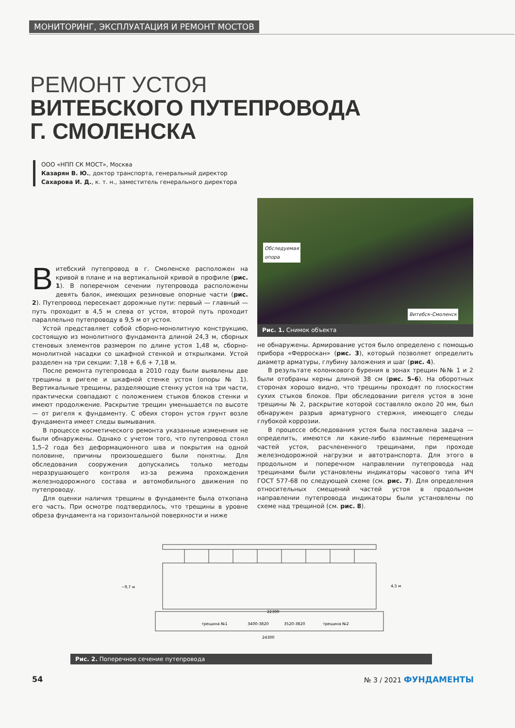МОНИТОРИНГ, ЭКСПЛУАТАЦИЯ И РЕМОНТ МОСТОВ
РЕМОНТ УСТОЯ
ВИТЕБСКОГО ПУТЕПРОВОДА
Г. СМОЛЕНСКА
ООО «НПП СК МОСТ», Москва
Казарян В. Ю., доктор транспорта, генеральный директор
Сахарова И. Д., к. т. н., заместитель генерального директора
Витебский путепровод в г. Смоленске расположен на кривой в плане и на вертикальной кривой в профиле (рис. 1). В поперечном сечении путепровода расположены девять балок, имеющих резиновые опорные части (рис. 2). Путепровод пересекает дорожные пути: первый — главный — путь проходит в 4,5 м слева от устоя, второй путь проходит параллельно путепроводу в 9,5 м от устоя.
Устой представляет собой сборно-монолитную конструкцию, состоящую из монолитного фундамента длиной 24,3 м, сборных стеновых элементов размером по длине устоя 1,48 м, сборно-монолитной насадки со шкафной стенкой и открылками. Устой разделен на три секции: 7,18 + 6,6 + 7,18 м.
После ремонта путепровода в 2010 году были выявлены две трещины в ригеле и шкафной стенке устоя (опоры № 1). Вертикальные трещины, разделяющие стенку устоя на три части, практически совпадают с положением стыков блоков стенки и имеют продолжение. Раскрытие трещин уменьшается по высоте — от ригеля к фундаменту. С обеих сторон устоя грунт возле фундамента имеет следы вымывания.
В процессе косметического ремонта указанные изменения не были обнаружены. Однако с учетом того, что путепровод стоял 1,5–2 года без деформационного шва и покрытия на одной половине, причины произошедшего были понятны. Для обследования сооружения допускались только методы неразрушающего контроля из-за режима прохождения железнодорожного состава и автомобильного движения по путепроводу.
Для оценки наличия трещины в фундаменте была откопана его часть. При осмотре подтвердилось, что трещины в уровне обреза фундамента на горизонтальной поверхности и ниже
Обследуемая
опора
Витебск-Смоленск
Рис. 1. Снимок объекта
не обнаружены. Армирование устоя было определено с помощью прибора «Ферроскан» (рис. 3), который позволяет определить диаметр арматуры, глубину заложения и шаг (рис. 4).
В результате колонкового бурения в зонах трещин №№ 1 и 2 были отобраны керны длиной 38 см (рис. 5–6). На оборотных сторонах хорошо видно, что трещины проходят по плоскостям сухих стыков блоков. При обследовании ригеля устоя в зоне трещины № 2, раскрытие которой составляло около 20 мм, был обнаружен разрыв арматурного стержня, имеющего следы глубокой коррозии.
В процессе обследования устоя была поставлена задача — определить, имеются ли какие-либо взаимные перемещения частей устоя, расчлененного трещинами, при проходе железнодорожной нагрузки и автотранспорта. Для этого в продольном и поперечном направлении путепровода над трещинами были установлены индикаторы часового типа ИЧ ГОСТ 577-68 по следующей схеме (см. рис. 7). Для определения относительных смещений частей устоя в продольном направлении путепровода индикаторы были установлены по схеме над трещиной (см. рис. 8).
~9,7 м
4,5 м
22300
трещина №1
3400-3820
3520-3820
трещина №2
24300
Рис. 2. Поперечное сечение путепровода
54 № 3 / 2021 ФУНДАМЕНТЫ